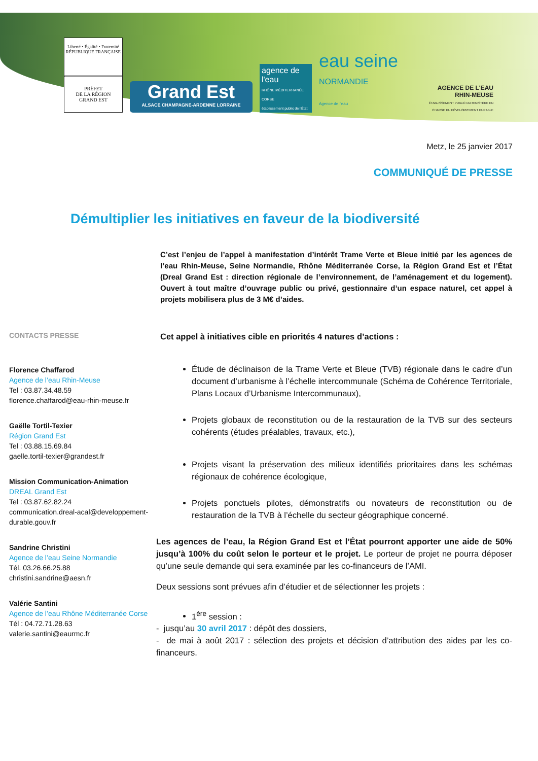Liberté • Égalité • Fraternité
RÉPUBLIQUE FRANÇAISE
PRÉFET
DE LA RÉGION
GRAND EST
Grand Est
ALSACE CHAMPAGNE-ARDENNE LORRAINE
agence de l'eau
RHÔNE MÉDITERRANÉE CORSE
établissement public de l'État
eau seine NORMANDIE
Agence de l'eau
AGENCE DE L'EAU
RHIN-MEUSE
ÉTABLISSEMENT PUBLIC DU MINISTÈRE EN CHARGE DU DÉVELOPPEMENT DURABLE
Metz, le 25 janvier 2017
COMMUNIQUÉ DE PRESSE
Démultiplier les initiatives en faveur de la biodiversité
CONTACTS PRESSE
Florence Chaffarod
Agence de l’eau Rhin-Meuse
Tel : 03.87.34.48.59
florence.chaffarod@eau-rhin-meuse.fr
Gaëlle Tortil-Texier
Région Grand Est
Tel : 03.88.15.69.84
gaelle.tortil-texier@grandest.fr
Mission Communication-Animation
DREAL Grand Est
Tel : 03.87.62.82.24
communication.dreal-acal@developpement-durable.gouv.fr
Sandrine Christini
Agence de l’eau Seine Normandie
Tél. 03.26.66.25.88
christini.sandrine@aesn.fr
Valérie Santini
Agence de l’eau Rhône Méditerranée Corse
Tél : 04.72.71.28.63
valerie.santini@eaurmc.fr
C’est l’enjeu de l’appel à manifestation d’intérêt Trame Verte et Bleue initié par les agences de l’eau Rhin-Meuse, Seine Normandie, Rhône Méditerranée Corse, la Région Grand Est et l’État (Dreal Grand Est : direction régionale de l’environnement, de l’aménagement et du logement). Ouvert à tout maître d’ouvrage public ou privé, gestionnaire d’un espace naturel, cet appel à projets mobilisera plus de 3 M€ d’aides.
Cet appel à initiatives cible en priorités 4 natures d’actions :
Étude de déclinaison de la Trame Verte et Bleue (TVB) régionale dans le cadre d’un document d’urbanisme à l’échelle intercommunale (Schéma de Cohérence Territoriale, Plans Locaux d’Urbanisme Intercommunaux),
Projets globaux de reconstitution ou de la restauration de la TVB sur des secteurs cohérents (études préalables, travaux, etc.),
Projets visant la préservation des milieux identifiés prioritaires dans les schémas régionaux de cohérence écologique,
Projets ponctuels pilotes, démonstratifs ou novateurs de reconstitution ou de restauration de la TVB à l’échelle du secteur géographique concerné.
Les agences de l’eau, la Région Grand Est et l’État pourront apporter une aide de 50% jusqu’à 100% du coût selon le porteur et le projet. Le porteur de projet ne pourra déposer qu’une seule demande qui sera examinée par les co-financeurs de l’AMI.
Deux sessions sont prévues afin d’étudier et de sélectionner les projets :
1<sup>ère</sup> session :
- jusqu’au 30 avril 2017 : dépôt des dossiers,
- de mai à août 2017 : sélection des projets et décision d’attribution des aides par les co-financeurs.